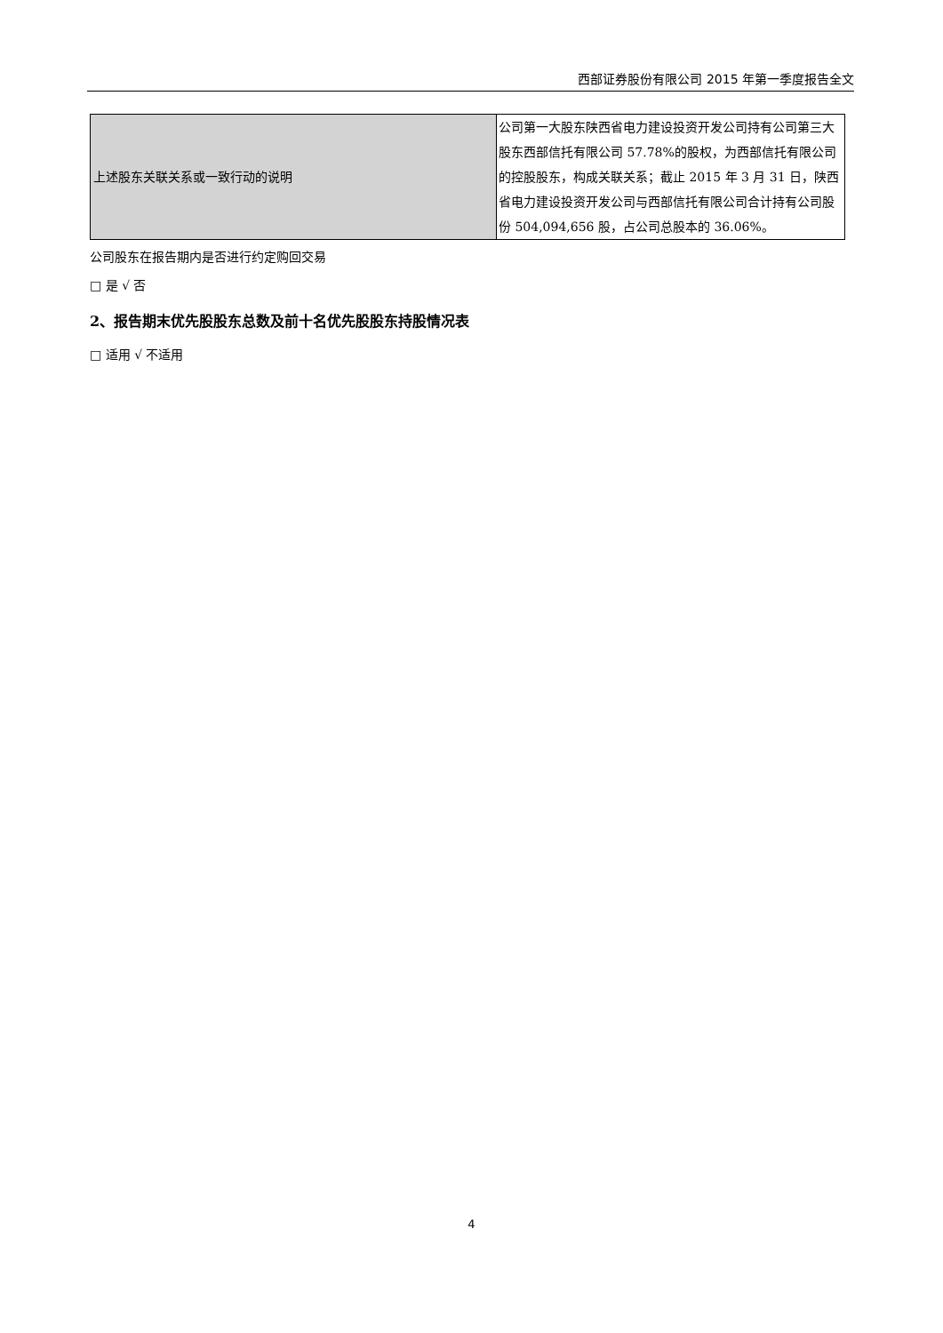西部证券股份有限公司 2015 年第一季度报告全文
| 上述股东关联关系或一致行动的说明 | 公司第一大股东陕西省电力建设投资开发公司持有公司第三大股东西部信托有限公司 57.78%的股权，为西部信托有限公司的控股股东，构成关联关系；截止 2015 年 3 月 31 日，陕西省电力建设投资开发公司与西部信托有限公司合计持有公司股份 504,094,656 股，占公司总股本的 36.06%。 |
公司股东在报告期内是否进行约定购回交易
□ 是 √ 否
2、报告期末优先股股东总数及前十名优先股股东持股情况表
□ 适用 √ 不适用
4